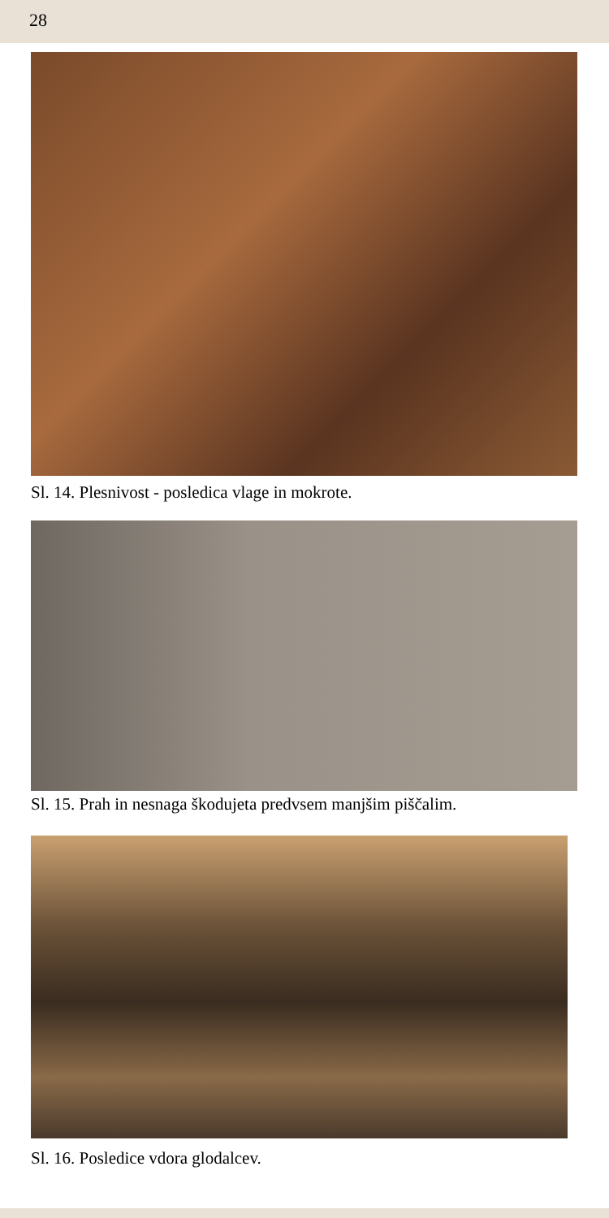28
Sl. 14. Plesnivost - posledica vlage in mokrote.
Sl. 15. Prah in nesnaga škodujeta predvsem manjšim piščalim.
Sl. 16. Posledice vdora glodalcev.